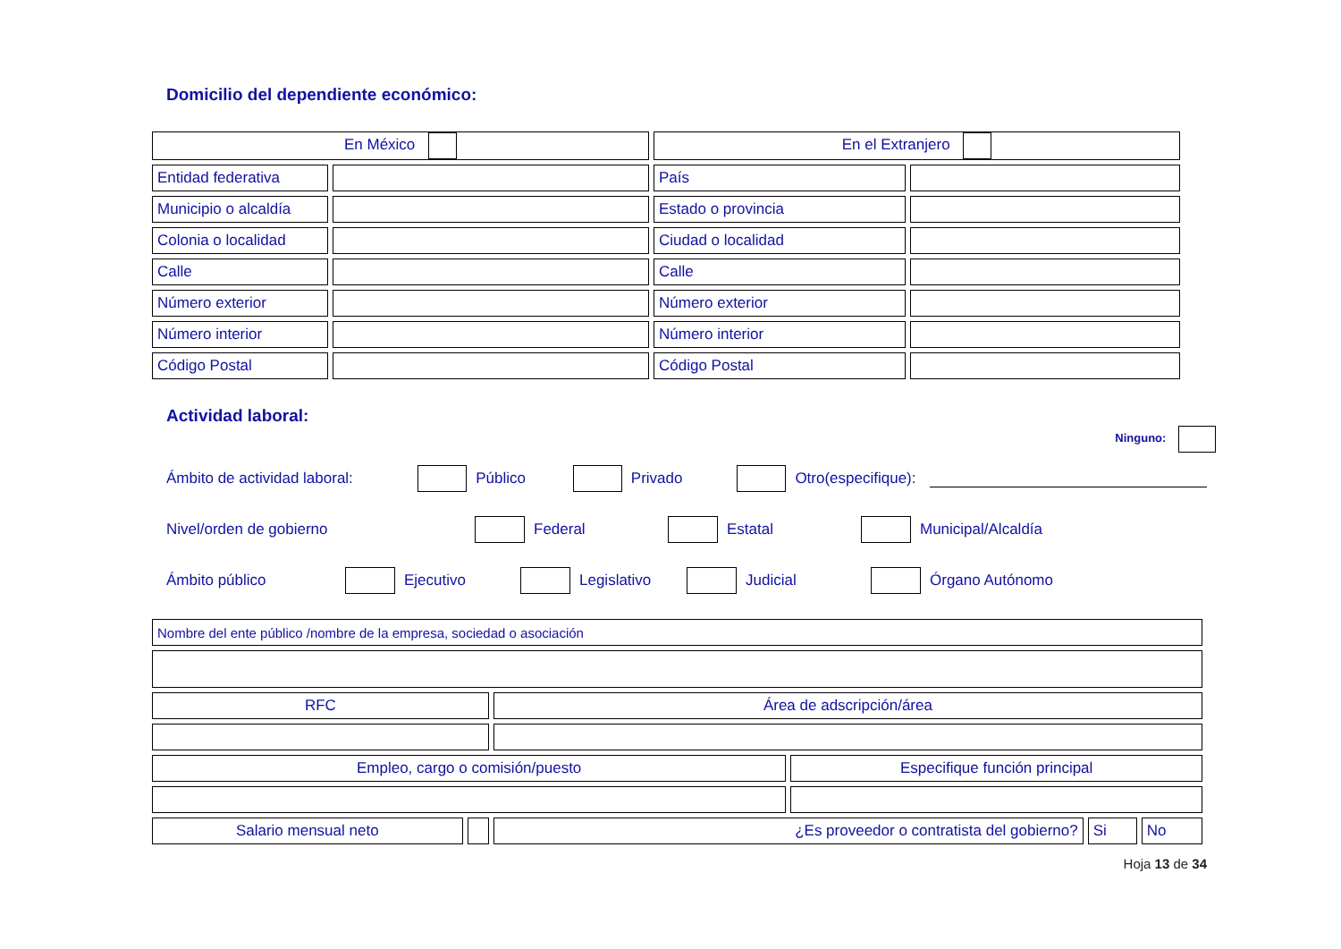Domicilio del dependiente económico:
| En México | | En el Extranjero | |
| Entidad federativa | | País | |
| Municipio o alcaldía | | Estado o provincia | |
| Colonia o localidad | | Ciudad o localidad | |
| Calle | | Calle | |
| Número exterior | | Número exterior | |
| Número interior | | Número interior | |
| Código Postal | | Código Postal | |
Actividad laboral:
Ninguno:
Ámbito de actividad laboral: Público Privado Otro(especifique):
Nivel/orden de gobierno Federal Estatal Municipal/Alcaldía
Ámbito público Ejecutivo Legislativo Judicial Órgano Autónomo
| Nombre del ente público /nombre de la empresa, sociedad o asociación | | | | | |
| RFC | | Área de adscripción/área | | | |
| Empleo, cargo o comisión/puesto | | | Especifique función principal | | |
| Salario mensual neto | | ¿Es proveedor o contratista del gobierno? | | Si | No |
Hoja 13 de 34